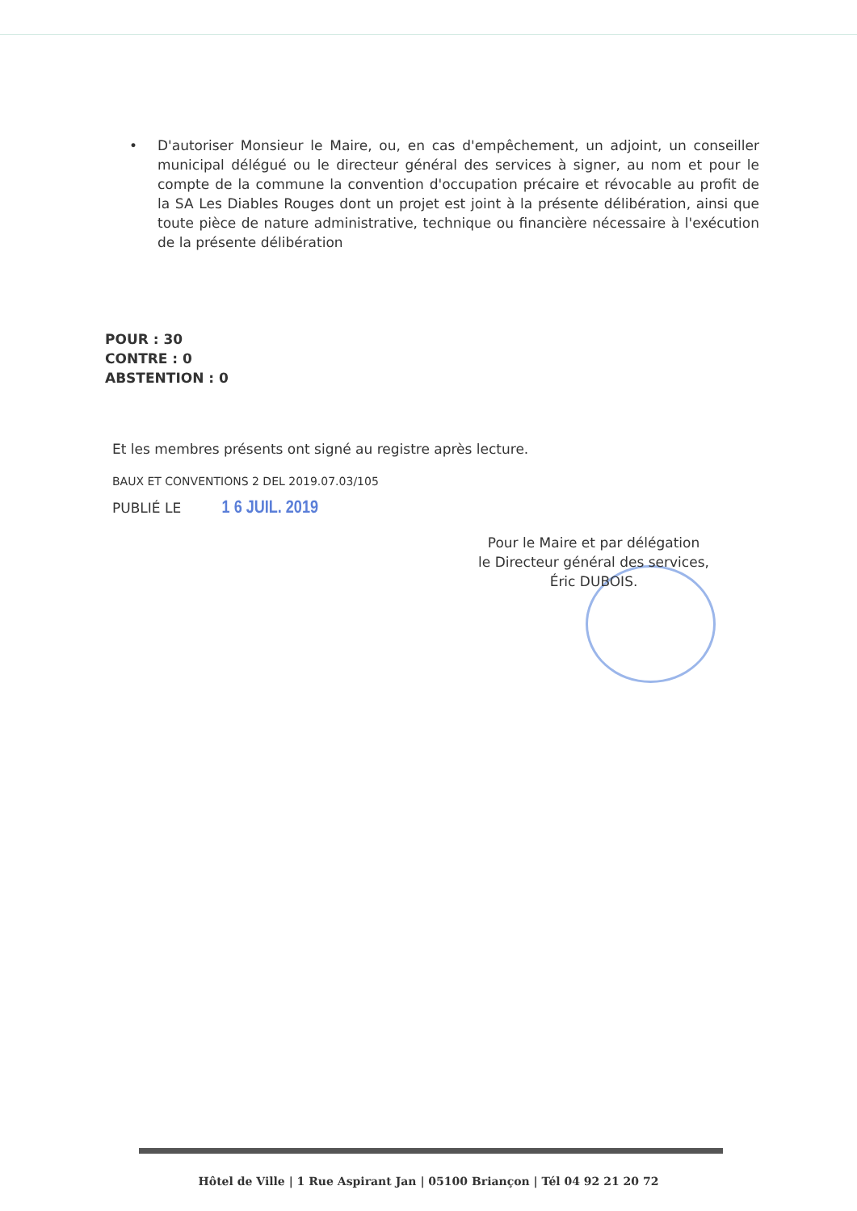• D'autoriser Monsieur le Maire, ou, en cas d'empêchement, un adjoint, un conseiller municipal délégué ou le directeur général des services à signer, au nom et pour le compte de la commune la convention d'occupation précaire et révocable au profit de la SA Les Diables Rouges dont un projet est joint à la présente délibération, ainsi que toute pièce de nature administrative, technique ou financière nécessaire à l'exécution de la présente délibération
POUR : 30
CONTRE : 0
ABSTENTION : 0
Et les membres présents ont signé au registre après lecture.
BAUX ET CONVENTIONS 2 DEL 2019.07.03/105
PUBLIÉ LE 1 6 JUIL. 2019
Pour le Maire et par délégation
le Directeur général des services,
Éric DUBOIS.
Hôtel de Ville | 1 Rue Aspirant Jan | 05100 Briançon | Tél 04 92 21 20 72